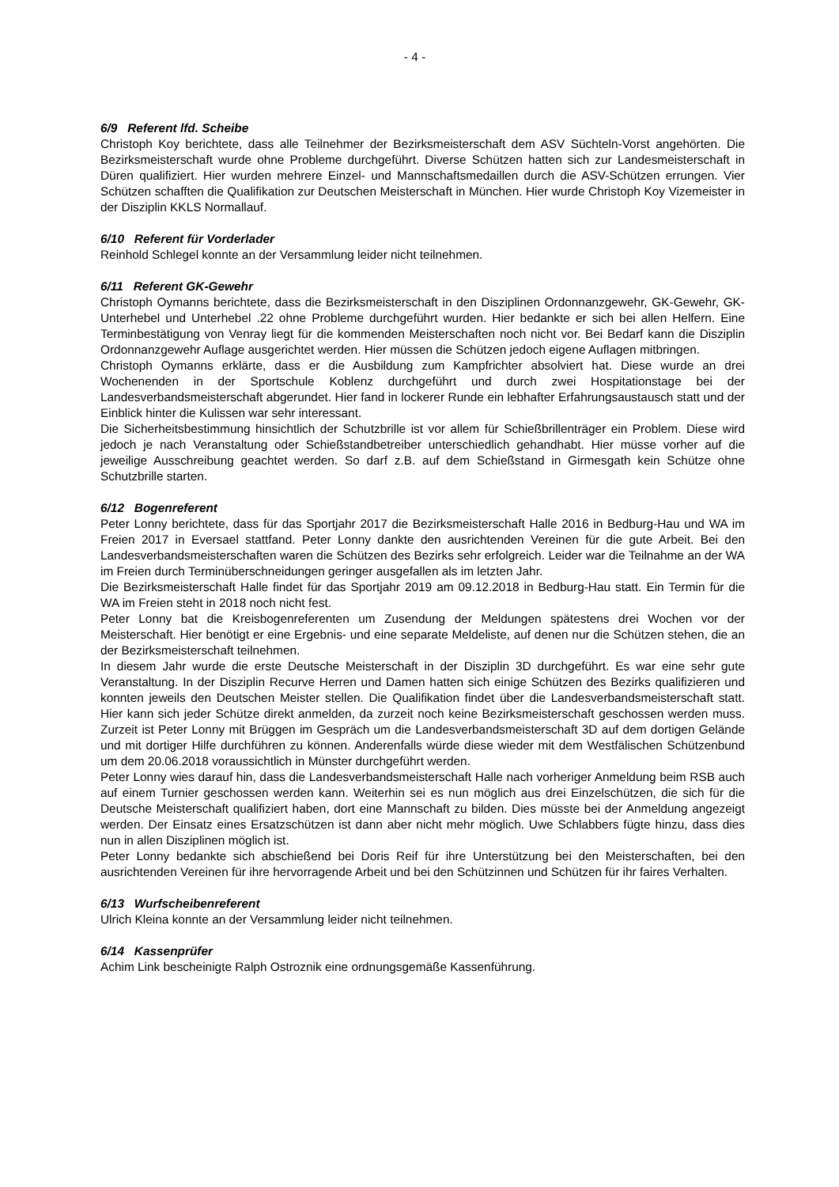- 4 -
6/9 Referent lfd. Scheibe
Christoph Koy berichtete, dass alle Teilnehmer der Bezirksmeisterschaft dem ASV Süchteln-Vorst angehörten. Die Bezirksmeisterschaft wurde ohne Probleme durchgeführt. Diverse Schützen hatten sich zur Landesmeisterschaft in Düren qualifiziert. Hier wurden mehrere Einzel- und Mannschaftsmedaillen durch die ASV-Schützen errungen. Vier Schützen schafften die Qualifikation zur Deutschen Meisterschaft in München. Hier wurde Christoph Koy Vizemeister in der Disziplin KKLS Normallauf.
6/10 Referent für Vorderlader
Reinhold Schlegel konnte an der Versammlung leider nicht teilnehmen.
6/11 Referent GK-Gewehr
Christoph Oymanns berichtete, dass die Bezirksmeisterschaft in den Disziplinen Ordonnanzgewehr, GK-Gewehr, GK-Unterhebel und Unterhebel .22 ohne Probleme durchgeführt wurden. Hier bedankte er sich bei allen Helfern. Eine Terminbestätigung von Venray liegt für die kommenden Meisterschaften noch nicht vor. Bei Bedarf kann die Disziplin Ordonnanzgewehr Auflage ausgerichtet werden. Hier müssen die Schützen jedoch eigene Auflagen mitbringen.
Christoph Oymanns erklärte, dass er die Ausbildung zum Kampfrichter absolviert hat. Diese wurde an drei Wochenenden in der Sportschule Koblenz durchgeführt und durch zwei Hospitationstage bei der Landesverbandsmeisterschaft abgerundet. Hier fand in lockerer Runde ein lebhafter Erfahrungsaustausch statt und der Einblick hinter die Kulissen war sehr interessant.
Die Sicherheitsbestimmung hinsichtlich der Schutzbrille ist vor allem für Schießbrillenträger ein Problem. Diese wird jedoch je nach Veranstaltung oder Schießstandbetreiber unterschiedlich gehandhabt. Hier müsse vorher auf die jeweilige Ausschreibung geachtet werden. So darf z.B. auf dem Schießstand in Girmesgath kein Schütze ohne Schutzbrille starten.
6/12 Bogenreferent
Peter Lonny berichtete, dass für das Sportjahr 2017 die Bezirksmeisterschaft Halle 2016 in Bedburg-Hau und WA im Freien 2017 in Eversael stattfand. Peter Lonny dankte den ausrichtenden Vereinen für die gute Arbeit. Bei den Landesverbandsmeisterschaften waren die Schützen des Bezirks sehr erfolgreich. Leider war die Teilnahme an der WA im Freien durch Terminüberschneidungen geringer ausgefallen als im letzten Jahr.
Die Bezirksmeisterschaft Halle findet für das Sportjahr 2019 am 09.12.2018 in Bedburg-Hau statt. Ein Termin für die WA im Freien steht in 2018 noch nicht fest.
Peter Lonny bat die Kreisbogenreferenten um Zusendung der Meldungen spätestens drei Wochen vor der Meisterschaft. Hier benötigt er eine Ergebnis- und eine separate Meldeliste, auf denen nur die Schützen stehen, die an der Bezirksmeisterschaft teilnehmen.
In diesem Jahr wurde die erste Deutsche Meisterschaft in der Disziplin 3D durchgeführt. Es war eine sehr gute Veranstaltung. In der Disziplin Recurve Herren und Damen hatten sich einige Schützen des Bezirks qualifizieren und konnten jeweils den Deutschen Meister stellen. Die Qualifikation findet über die Landesverbandsmeisterschaft statt. Hier kann sich jeder Schütze direkt anmelden, da zurzeit noch keine Bezirksmeisterschaft geschossen werden muss. Zurzeit ist Peter Lonny mit Brüggen im Gespräch um die Landesverbandsmeisterschaft 3D auf dem dortigen Gelände und mit dortiger Hilfe durchführen zu können. Anderenfalls würde diese wieder mit dem Westfälischen Schützenbund um dem 20.06.2018 voraussichtlich in Münster durchgeführt werden.
Peter Lonny wies darauf hin, dass die Landesverbandsmeisterschaft Halle nach vorheriger Anmeldung beim RSB auch auf einem Turnier geschossen werden kann. Weiterhin sei es nun möglich aus drei Einzelschützen, die sich für die Deutsche Meisterschaft qualifiziert haben, dort eine Mannschaft zu bilden. Dies müsste bei der Anmeldung angezeigt werden. Der Einsatz eines Ersatzschützen ist dann aber nicht mehr möglich. Uwe Schlabbers fügte hinzu, dass dies nun in allen Disziplinen möglich ist.
Peter Lonny bedankte sich abschießend bei Doris Reif für ihre Unterstützung bei den Meisterschaften, bei den ausrichtenden Vereinen für ihre hervorragende Arbeit und bei den Schützinnen und Schützen für ihr faires Verhalten.
6/13 Wurfscheibenreferent
Ulrich Kleina konnte an der Versammlung leider nicht teilnehmen.
6/14 Kassenprüfer
Achim Link bescheinigte Ralph Ostroznik eine ordnungsgemäße Kassenführung.